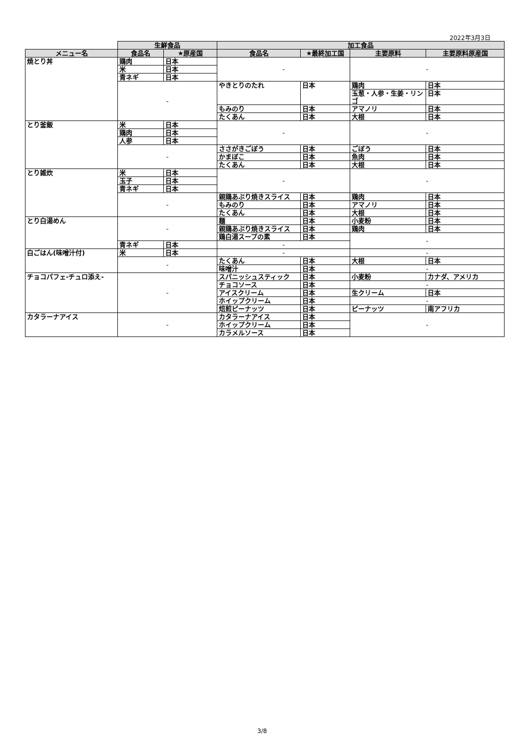2022年3月3日
| | 生鮮食品 | | 加工食品 | | | |
| --- | --- | --- | --- | --- | --- | --- |
| メニュー名 | 食品名 | ★原産国 | 食品名 | ★最終加工国 | 主要原料 | 主要原料原産国 |
| 焼とり丼 | 鶏肉 | 日本 | - | | - | |
| | 米 | 日本 | | | | |
| | 青ネギ | 日本 | | | | |
| | - | | やきとりのたれ | 日本 | 鶏肉 | 日本 |
| | | | | | 玉葱・人参・生姜・リンゴ | 日本 |
| | | | もみのり | 日本 | アマノリ | 日本 |
| | | | たくあん | 日本 | 大根 | 日本 |
| とり釜飯 | 米 | 日本 | - | | - | |
| | 鶏肉 | 日本 | | | | |
| | 人参 | 日本 | | | | |
| | - | | ささがきごぼう | 日本 | ごぼう | 日本 |
| | | | かまぼこ | 日本 | 魚肉 | 日本 |
| | | | たくあん | 日本 | 大根 | 日本 |
| とり雑炊 | 米 | 日本 | - | | - | |
| | 玉子 | 日本 | | | | |
| | 青ネギ | 日本 | | | | |
| | - | | 親鶏あぶり焼きスライス | 日本 | 鶏肉 | 日本 |
| | | | もみのり | 日本 | アマノリ | 日本 |
| | | | たくあん | 日本 | 大根 | 日本 |
| とり白湯めん | - | | 麺 | 日本 | 小麦粉 | 日本 |
| | | | 親鶏あぶり焼きスライス | 日本 | 鶏肉 | 日本 |
| | | | 鶏白湯スープの素 | 日本 | - | |
| | 青ネギ | 日本 | - | | | |
| 白ごはん(味噌汁付) | 米 | 日本 | - | | - | |
| | - | | たくあん | 日本 | 大根 | 日本 |
| | | | 味噌汁 | 日本 | - | |
| チョコパフェ-チュロ添え- | - | | スパニッシュスティック | 日本 | 小麦粉 | カナダ、アメリカ |
| | | | チョコソース | 日本 | - | |
| | | | アイスクリーム | 日本 | 生クリーム | 日本 |
| | | | ホイップクリーム | 日本 | - | |
| | | | 焙煎ピーナッツ | 日本 | ピーナッツ | 南アフリカ |
| カタラーナアイス | - | | カタラーナアイス | 日本 | - | |
| | | | ホイップクリーム | 日本 | | |
| | | | カラメルソース | 日本 | | |
3/8